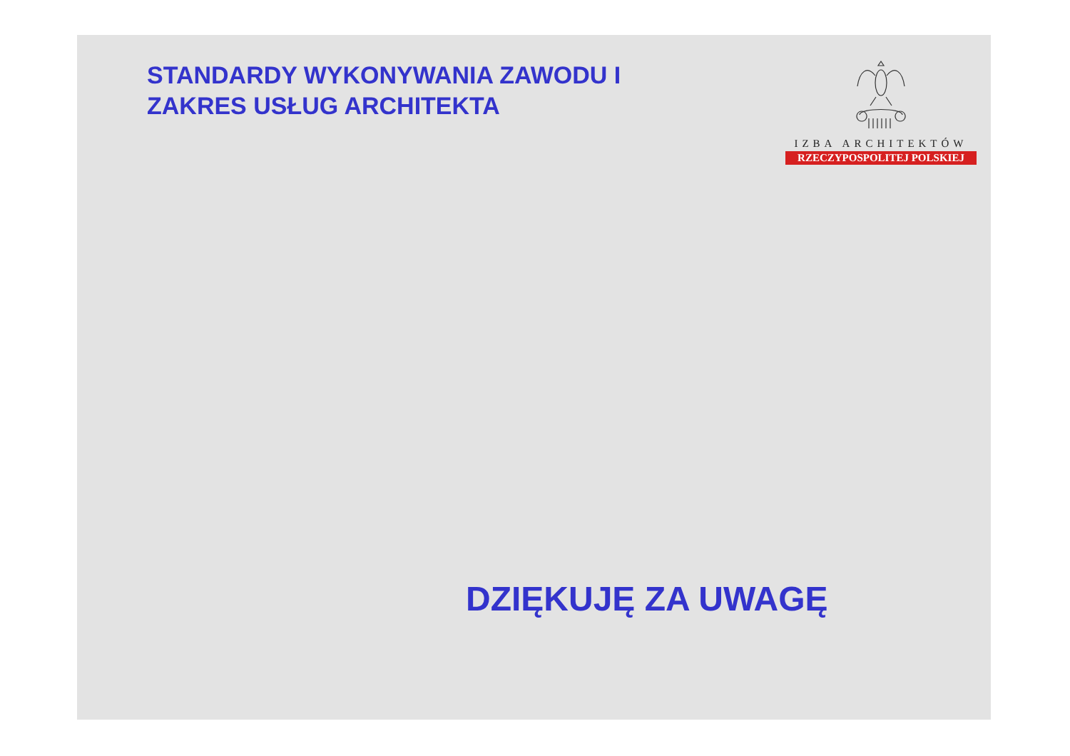STANDARDY WYKONYWANIA ZAWODU I
ZAKRES USŁUG ARCHITEKTA
IZBA ARCHITEKTÓW
RZECZYPOSPOLITEJ POLSKIEJ
DZIĘKUJĘ ZA UWAGĘ